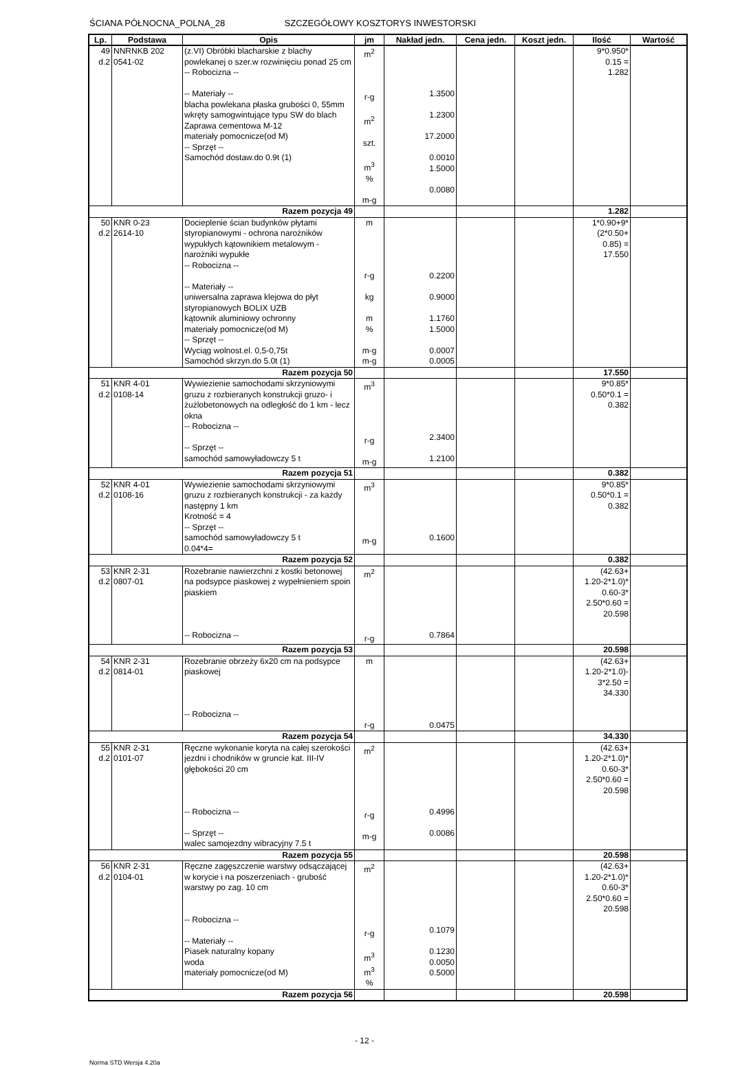ŚCIANA PÓŁNOCNA_POLNA_28 SZCZEGÓŁOWY KOSZTORYS INWESTORSKI
| Lp. | Podstawa | Opis | jm | Nakład jedn. | Cena jedn. | Koszt jedn. | Ilość | Wartość |
| --- | --- | --- | --- | --- | --- | --- | --- | --- |
| 49 d.2 | NNRNKB 202 0541-02 | (z.VI) Obróbki blacharskie z blachy powlekanej o szer.w rozwinięciu ponad 25 cm -- Robocizna -- -- Materiały -- blacha powlekana płaska grubości 0, 55mm wkręty samogwintujące typu SW do blach Zaprawa cementowa M-12 materiały pomocnicze(od M) -- Sprzęt -- Samochód dostaw.do 0.9t (1) | m<sup>2</sup> r-g m<sup>2</sup> szt. m<sup>3</sup> % m-g | 1.3500 1.2300 17.2000 0.0010 1.5000 0.0080 | | | 9*0.950* 0.15 = 1.282 | |
| Razem pozycja 49 | | | | | | | 1.282 | |
| 50 d.2 | KNR 0-23 2614-10 | Docieplenie ścian budynków płytami styropianowymi - ochrona narożników wypukłych kątownikiem metalowym - narożniki wypukłe -- Robocizna -- -- Materiały -- uniwersalna zaprawa klejowa do płyt styropianowych BOLIX UZB kątownik aluminiowy ochronny materiały pomocnicze(od M) -- Sprzęt -- Wyciąg wolnost.el. 0,5-0,75t Samochód skrzyn.do 5.0t (1) | m r-g kg m % m-g m-g | 0.2200 0.9000 1.1760 1.5000 0.0007 0.0005 | | | 1*0.90+9* (2*0.50+ 0.85) = 17.550 | |
| Razem pozycja 50 | | | | | | | 17.550 | |
| 51 d.2 | KNR 4-01 0108-14 | Wywiezienie samochodami skrzyniowymi gruzu z rozbieranych konstrukcji gruzo- i żużlobetonowych na odległość do 1 km - lecz okna -- Robocizna -- -- Sprzęt -- samochód samowyładowczy 5 t | m<sup>3</sup> r-g m-g | 2.3400 1.2100 | | | 9*0.85* 0.50*0.1 = 0.382 | |
| Razem pozycja 51 | | | | | | | 0.382 | |
| 52 d.2 | KNR 4-01 0108-16 | Wywiezienie samochodami skrzyniowymi gruzu z rozbieranych konstrukcji - za każdy następny 1 km Krotność = 4 -- Sprzęt -- samochód samowyładowczy 5 t 0.04*4= | m<sup>3</sup> m-g | 0.1600 | | | 9*0.85* 0.50*0.1 = 0.382 | |
| Razem pozycja 52 | | | | | | | 0.382 | |
| 53 d.2 | KNR 2-31 0807-01 | Rozebranie nawierzchni z kostki betonowej na podsypce piaskowej z wypełnieniem spoin piaskiem -- Robocizna -- | m<sup>2</sup> r-g | 0.7864 | | | (42.63+ 1.20-2*1.0)* 0.60-3* 2.50*0.60 = 20.598 | |
| Razem pozycja 53 | | | | | | | 20.598 | |
| 54 d.2 | KNR 2-31 0814-01 | Rozebranie obrzeży 6x20 cm na podsypce piaskowej -- Robocizna -- | m r-g | 0.0475 | | | (42.63+ 1.20-2*1.0)- 3*2.50 = 34.330 | |
| Razem pozycja 54 | | | | | | | 34.330 | |
| 55 d.2 | KNR 2-31 0101-07 | Ręczne wykonanie koryta na całej szerokości jezdni i chodników w gruncie kat. III-IV głębokości 20 cm -- Robocizna -- -- Sprzęt -- walec samojezdny wibracyjny 7.5 t | m<sup>2</sup> r-g m-g | 0.4996 0.0086 | | | (42.63+ 1.20-2*1.0)* 0.60-3* 2.50*0.60 = 20.598 | |
| Razem pozycja 55 | | | | | | | 20.598 | |
| 56 d.2 | KNR 2-31 0104-01 | Ręczne zagęszczenie warstwy odsączającej w korycie i na poszerzeniach - grubość warstwy po zag. 10 cm -- Robocizna -- -- Materiały -- Piasek naturalny kopany woda materiały pomocnicze(od M) | m<sup>2</sup> r-g m<sup>3</sup> m<sup>3</sup> % | 0.1079 0.1230 0.0050 0.5000 | | | (42.63+ 1.20-2*1.0)* 0.60-3* 2.50*0.60 = 20.598 | |
| Razem pozycja 56 | | | | | | | 20.598 | |
- 12 -
Norma STD Wersja 4.20a